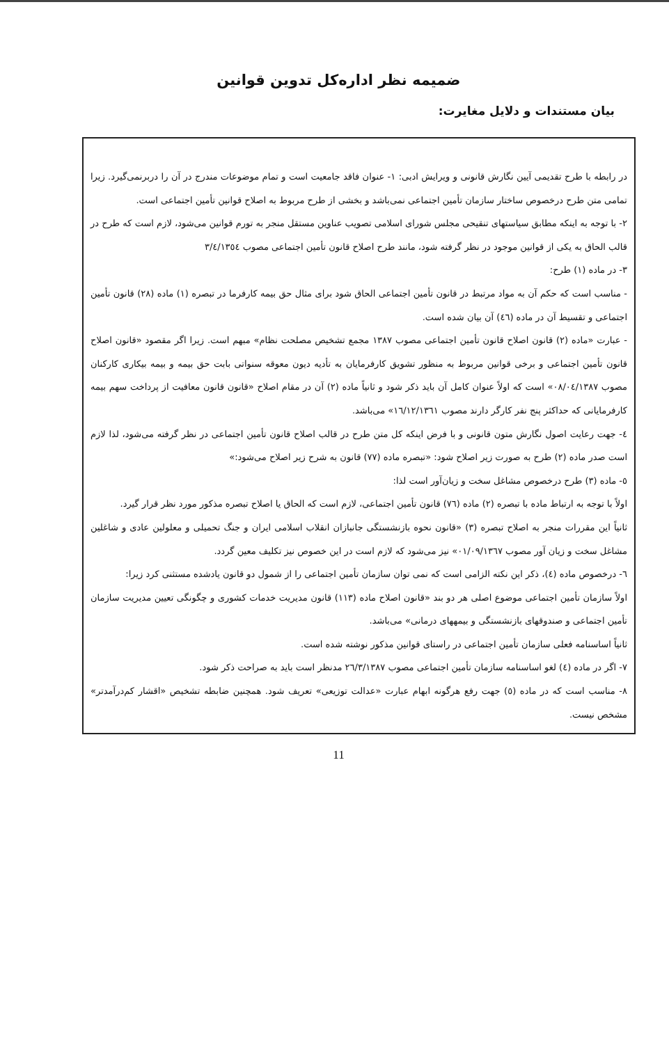ضمیمه نظر اداره‌کل تدوین قوانین
بیان مستندات و دلایل مغایرت:
در رابطه با طرح تقدیمی آیین نگارش قانونی و ویرایش ادبی: ۱- عنوان فاقد جامعیت است و تمام موضوعات مندرج در آن را دربرنمی‌گیرد. زیرا تمامی متن طرح درخصوص ساختار سازمان تأمین اجتماعی نمی‌باشد و بخشی از طرح مربوط به اصلاح قوانین تأمین اجتماعی است.
۲- با توجه به اینکه مطابق سیاستهای تنقیحی مجلس شورای اسلامی تصویب عناوین مستقل منجر به تورم قوانین می‌شود، لازم است که طرح در قالب الحاق به یکی از قوانین موجود در نظر گرفته شود، مانند طرح اصلاح قانون تأمین اجتماعی مصوب ۳/٤/۱۳٥٤
۳- در ماده (۱) طرح:
- مناسب است که حکم آن به مواد مرتبط در قانون تأمین اجتماعی الحاق شود برای مثال حق بیمه کارفرما در تبصره (۱) ماده (۲۸) قانون تأمین اجتماعی و تقسیط آن در ماده (٤٦) آن بیان شده است.
- عبارت «ماده (۲) قانون اصلاح قانون تأمین اجتماعی مصوب ۱۳۸۷ مجمع تشخیص مصلحت نظام» مبهم است. زیرا اگر مقصود «قانون اصلاح قانون تأمین اجتماعی و برخی قوانین مربوط به منظور تشویق کارفرمایان به تأدیه دیون معوقه سنواتی بابت حق بیمه و بیمه بیکاری کارکنان مصوب ۰۸/۰٤/۱۳۸۷» است که اولاً عنوان کامل آن باید ذکر شود و ثانیاً ماده (۲) آن در مقام اصلاح «قانون قانون معافیت از پرداخت سهم بیمه کارفرمایانی که حداکثر پنج نفر کارگر دارند مصوب ۱٦/۱۲/۱۳٦۱» می‌باشد.
٤- جهت رعایت اصول نگارش متون قانونی و با فرض اینکه کل متن طرح در قالب اصلاح قانون تأمین اجتماعی در نظر گرفته می‌شود، لذا لازم است صدر ماده (۲) طرح به صورت زیر اصلاح شود: «تبصره ماده (۷۷) قانون به شرح زیر اصلاح می‌شود:»
٥- ماده (۳) طرح درخصوص مشاغل سخت و زیان‌آور است لذا:
اولاً با توجه به ارتباط ماده با تبصره (۲) ماده (۷٦) قانون تأمین اجتماعی، لازم است که الحاق یا اصلاح تبصره مذکور مورد نظر قرار گیرد.
ثانیاً این مقررات منجر به اصلاح تبصره (۳) «قانون نحوه بازنشستگی جانبازان انقلاب اسلامی ایران و جنگ تحمیلی و معلولین عادی و شاغلین مشاغل سخت و زیان آور مصوب ۰۱/۰۹/۱۳٦۷» نیز می‌شود که لازم است در این خصوص نیز تکلیف معین گردد.
٦- درخصوص ماده (٤)، ذکر این نکته الزامی است که نمی توان سازمان تأمین اجتماعی را از شمول دو قانون یادشده مستثنی کرد زیرا:
اولاً سازمان تأمین اجتماعی موضوع اصلی هر دو بند «قانون اصلاح ماده (۱۱۳) قانون مدیریت خدمات کشوری و چگونگی تعیین مدیریت سازمان تأمین اجتماعی و صندوقهای بازنشستگی و بیمههای درمانی» می‌باشد.
ثانیاً اساسنامه فعلی سازمان تأمین اجتماعی در راستای قوانین مذکور نوشته شده است.
۷- اگر در ماده (٤) لغو اساسنامه سازمان تأمین اجتماعی مصوب ۲٦/۳/۱۳۸۷ مدنظر است باید به صراحت ذکر شود.
۸- مناسب است که در ماده (٥) جهت رفع هرگونه ابهام عبارت «عدالت توزیعی» تعریف شود. همچنین ضابطه تشخیص «اقشار کم‌درآمدتر» مشخص نیست.
11